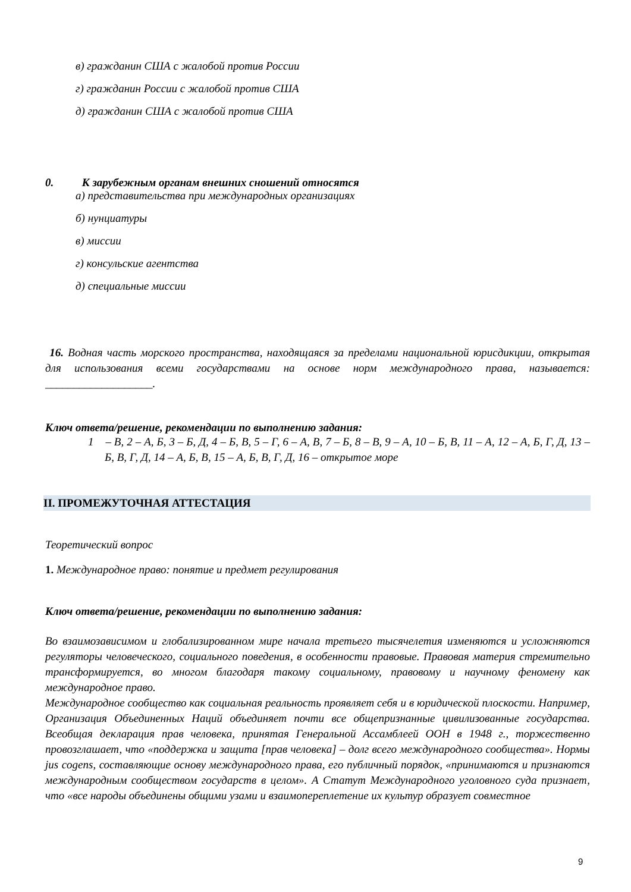в) гражданин США с жалобой против России
г) гражданин России с жалобой против США
д) гражданин США с жалобой против США
0. К зарубежным органам внешних сношений относятся
а) представительства при международных организациях
б) нунциатуры
в) миссии
г) консульские агентства
д) специальные миссии
16. Водная часть морского пространства, находящаяся за пределами национальной юрисдикции, открытая для использования всеми государствами на основе норм международного права, называется: ___________________.
Ключ ответа/решение, рекомендации по выполнению задания:
1 – В, 2 – А, Б, 3 – Б, Д, 4 – Б, В, 5 – Г, 6 – А, В, 7 – Б, 8 – В, 9 – А, 10 – Б, В, 11 – А, 12 – А, Б, Г, Д, 13 – Б, В, Г, Д, 14 – А, Б, В, 15 – А, Б, В, Г, Д, 16 – открытое море
II. ПРОМЕЖУТОЧНАЯ АТТЕСТАЦИЯ
Теоретический вопрос
1. Международное право: понятие и предмет регулирования
Ключ ответа/решение, рекомендации по выполнению задания:
Во взаимозависимом и глобализированном мире начала третьего тысячелетия изменяются и усложняются регуляторы человеческого, социального поведения, в особенности правовые. Правовая материя стремительно трансформируется, во многом благодаря такому социальному, правовому и научному феномену как международное право.
Международное сообщество как социальная реальность проявляет себя и в юридической плоскости. Например, Организация Объединенных Наций объединяет почти все общепризнанные цивилизованные государства. Всеобщая декларация прав человека, принятая Генеральной Ассамблеей ООН в 1948 г., торжественно провозглашает, что «поддержка и защита [прав человека] – долг всего международного сообщества». Нормы jus cogens, составляющие основу международного права, его публичный порядок, «принимаются и признаются международным сообществом государств в целом». А Статут Международного уголовного суда признает, что «все народы объединены общими узами и взаимопереплетение их культур образует совместное
9